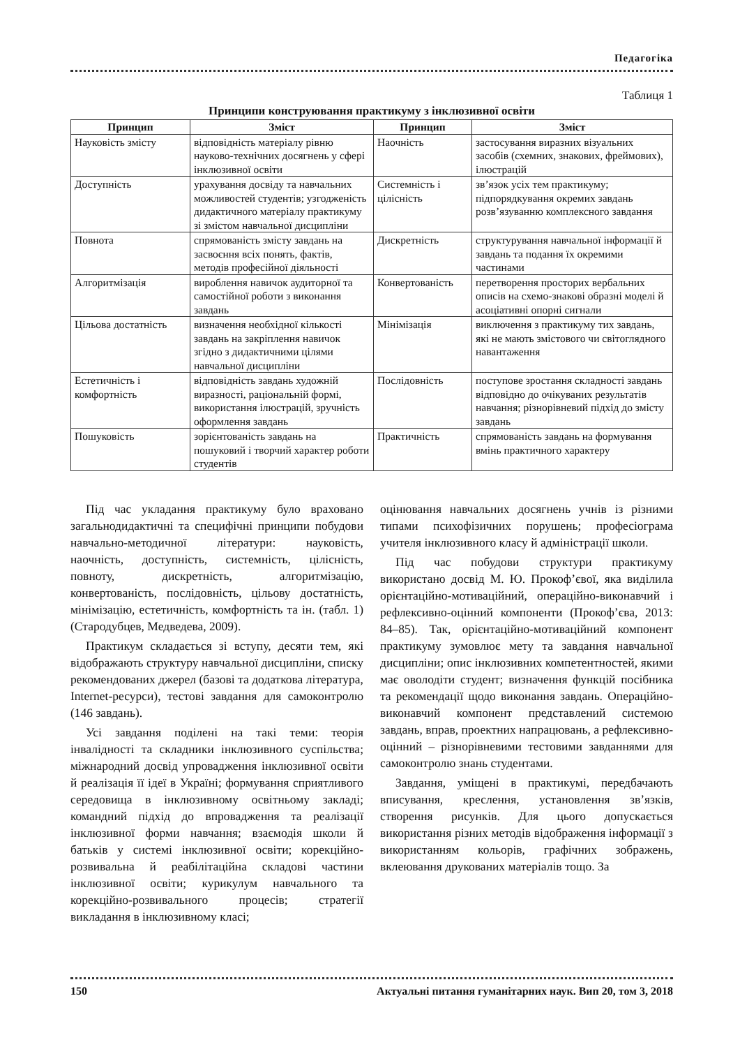Педагогіка
Таблиця 1
Принципи конструювання практикуму з інклюзивної освіти
| Принцип | Зміст | Принцип | Зміст |
| --- | --- | --- | --- |
| Науковість змісту | відповідність матеріалу рівню науково-технічних досягнень у сфері інклюзивної освіти | Наочність | застосування виразних візуальних засобів (схемних, знакових, фреймових), ілюстрацій |
| Доступність | урахування досвіду та навчальних можливостей студентів; узгодженість дидактичного матеріалу практикуму зі змістом навчальної дисципліни | Системність і цілісність | зв’язок усіх тем практикуму; підпорядкування окремих завдань розв’язуванню комплексного завдання |
| Повнота | спрямованість змісту завдань на засвоєння всіх понять, фактів, методів професійної діяльності | Дискретність | структурування навчальної інформації й завдань та подання їх окремими частинами |
| Алгоритмізація | вироблення навичок аудиторної та самостійної роботи з виконання завдань | Конвертованість | перетворення просторих вербальних описів на схемо-знакові образні моделі й асоціативні опорні сигнали |
| Цільова достатність | визначення необхідної кількості завдань на закріплення навичок згідно з дидактичними цілями навчальної дисципліни | Мінімізація | виключення з практикуму тих завдань, які не мають змістового чи світоглядного навантаження |
| Естетичність і комфортність | відповідність завдань художній виразності, раціональній формі, використання ілюстрацій, зручність оформлення завдань | Послідовність | поступове зростання складності завдань відповідно до очікуваних результатів навчання; різнорівневий підхід до змісту завдань |
| Пошуковість | зорієнтованість завдань на пошуковий і творчий характер роботи студентів | Практичність | спрямованість завдань на формування вмінь практичного характеру |
Під час укладання практикуму було враховано загальнодидактичні та специфічні принципи побудови навчально-методичної літератури: науковість, наочність, доступність, системність, цілісність, повноту, дискретність, алгоритмізацію, конвертованість, послідовність, цільову достатність, мінімізацію, естетичність, комфортність та ін. (табл. 1) (Стародубцев, Медведева, 2009).
Практикум складається зі вступу, десяти тем, які відображають структуру навчальної дисципліни, списку рекомендованих джерел (базові та додаткова література, Internet-ресурси), тестові завдання для самоконтролю (146 завдань).
Усі завдання поділені на такі теми: теорія інвалідності та складники інклюзивного суспільства; міжнародний досвід упровадження інклюзивної освіти й реалізація її ідеї в Україні; формування сприятливого середовища в інклюзивному освітньому закладі; командний підхід до впровадження та реалізації інклюзивної форми навчання; взаємодія школи й батьків у системі інклюзивної освіти; корекційно-розвивальна й реабілітаційна складові частини інклюзивної освіти; курикулум навчального та корекційно-розвивального процесів; стратегії викладання в інклюзивному класі;
оцінювання навчальних досягнень учнів із різними типами психофізичних порушень; професіограма учителя інклюзивного класу й адміністрації школи.
Під час побудови структури практикуму використано досвід М. Ю. Прокоф’євої, яка виділила орієнтаційно-мотиваційний, операційно-виконавчий і рефлексивно-оцінний компоненти (Прокоф’єва, 2013: 84–85). Так, орієнтаційно-мотиваційний компонент практикуму зумовлює мету та завдання навчальної дисципліни; опис інклюзивних компетентностей, якими має оволодіти студент; визначення функцій посібника та рекомендації щодо виконання завдань. Операційно-виконавчий компонент представлений системою завдань, вправ, проектних напрацювань, а рефлексивно-оцінний – різнорівневими тестовими завданнями для самоконтролю знань студентами.
Завдання, уміщені в практикумі, передбачають вписування, креслення, установлення зв’язків, створення рисунків. Для цього допускається використання різних методів відображення інформації з використанням кольорів, графічних зображень, вклеювання друкованих матеріалів тощо. За
150 Актуальні питання гуманітарних наук. Вип 20, том 3, 2018